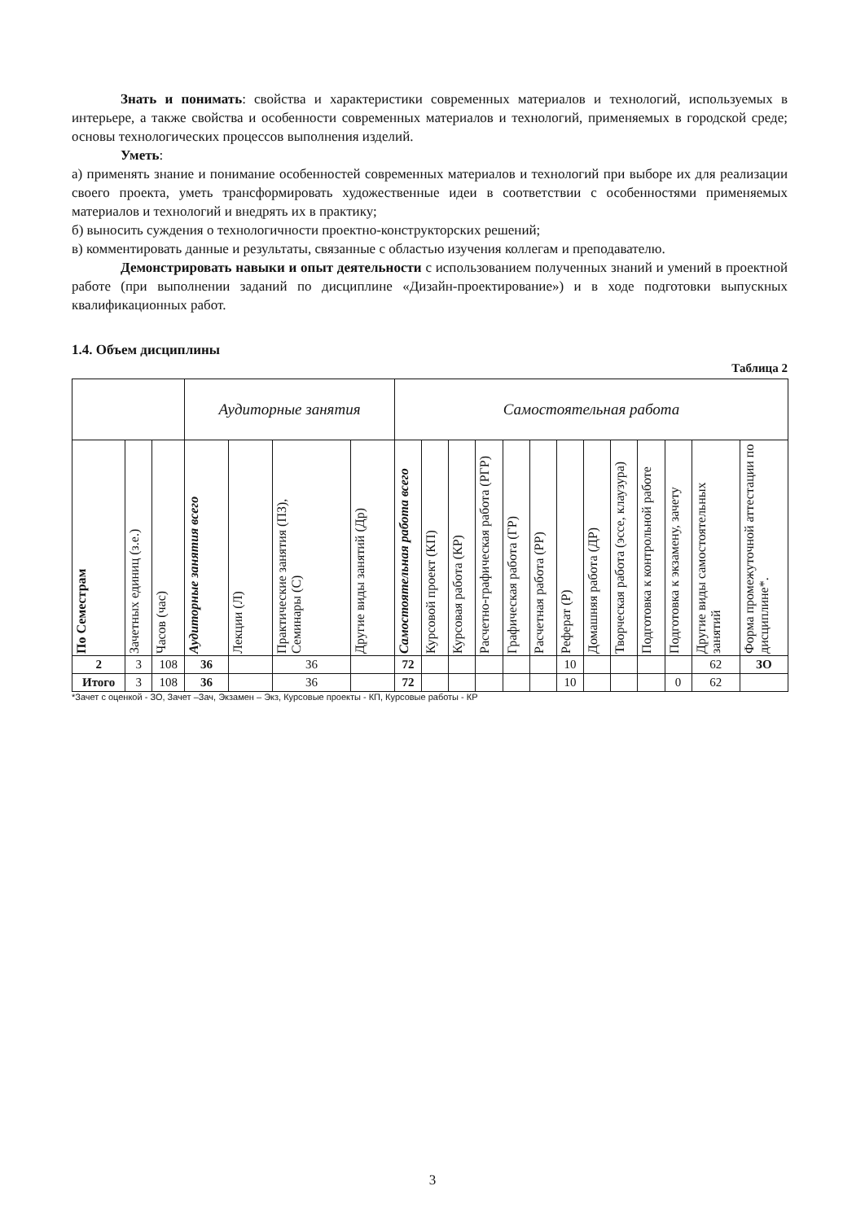Знать и понимать: свойства и характеристики современных материалов и технологий, используемых в интерьере, а также свойства и особенности современных материалов и технологий, применяемых в городской среде; основы технологических процессов выполнения изделий.
Уметь:
а) применять знание и понимание особенностей современных материалов и технологий при выборе их для реализации своего проекта, уметь трансформировать художественные идеи в соответствии с особенностями применяемых материалов и технологий и внедрять их в практику;
б) выносить суждения о технологичности проектно-конструкторских решений;
в) комментировать данные и результаты, связанные с областью изучения коллегам и преподавателю.
Демонстрировать навыки и опыт деятельности с использованием полученных знаний и умений в проектной работе (при выполнении заданий по дисциплине «Дизайн-проектирование») и в ходе подготовки выпускных квалификационных работ.
1.4. Объем дисциплины
Таблица 2
| | | | Аудиторные занятия | | | | Самостоятельная работа | | | | | | | | | | | | | |
| --- | --- | --- | --- | --- | --- | --- | --- | --- | --- | --- | --- | --- | --- | --- | --- | --- | --- | --- | --- | --- |
| По Семестрам | Зачетных единиц (з.е.) | Часов (час) | Аудиторные занятия всего | Лекции (Л) | Практические занятия (ПЗ), Семинары (С) | Другие виды занятий (Др) | Самостоятельная работа всего | Курсовой проект (КП) | Курсовая работа (КР) | Расчетно-графическая работа (РГР) | Графическая работа (ГР) | Расчетная работа (РР) | Реферат (Р) | Домашняя работа (ДР) | Творческая работа (эссе, клаузура) | Подготовка к контрольной работе | Подготовка к экзамену, зачету | Другие виды самостоятельных занятий | Форма промежуточной аттестации по дисциплине*. | |
| 2 | 3 | 108 | 36 | | 36 | | 72 | | | | | | 10 | | | | | 62 | ЗО | |
| Итого | 3 | 108 | 36 | | 36 | | 72 | | | | | | 10 | | | | 0 | 62 | | |
*Зачет с оценкой - ЗО, Зачет –Зач, Экзамен – Экз, Курсовые проекты - КП, Курсовые работы - КР
3